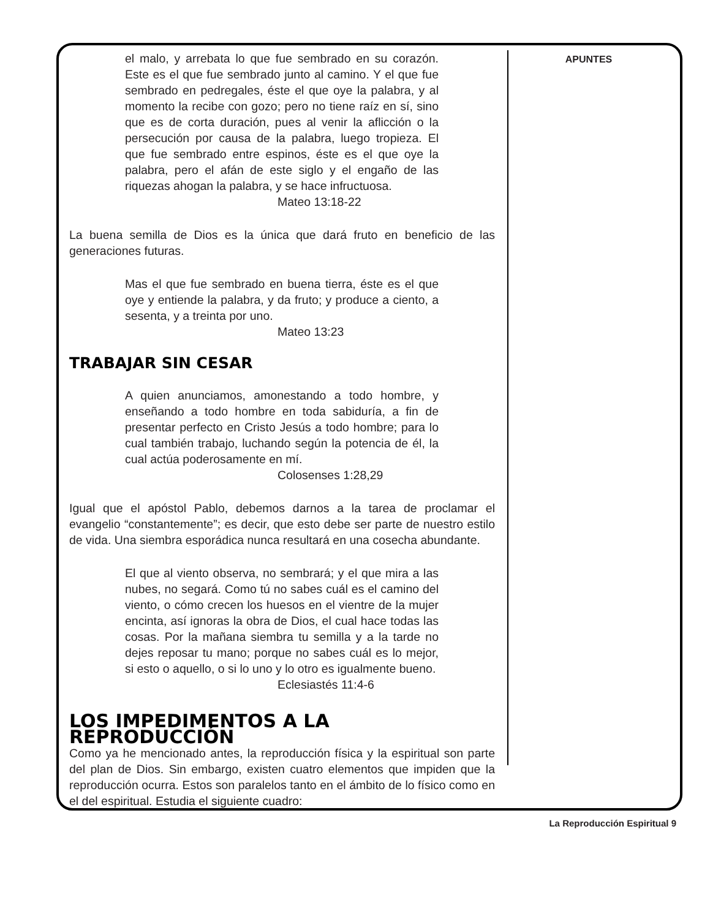el malo, y arrebata lo que fue sembrado en su corazón. Este es el que fue sembrado junto al camino. Y el que fue sembrado en pedregales, éste el que oye la palabra, y al momento la recibe con gozo; pero no tiene raíz en sí, sino que es de corta duración, pues al venir la aflicción o la persecución por causa de la palabra, luego tropieza. El que fue sembrado entre espinos, éste es el que oye la palabra, pero el afán de este siglo y el engaño de las riquezas ahogan la palabra, y se hace infructuosa.
Mateo 13:18-22
La buena semilla de Dios es la única que dará fruto en beneficio de las generaciones futuras.
Mas el que fue sembrado en buena tierra, éste es el que oye y entiende la palabra, y da fruto; y produce a ciento, a sesenta, y a treinta por uno.
Mateo 13:23
TRABAJAR SIN CESAR
A quien anunciamos, amonestando a todo hombre, y enseñando a todo hombre en toda sabiduría, a fin de presentar perfecto en Cristo Jesús a todo hombre; para lo cual también trabajo, luchando según la potencia de él, la cual actúa poderosamente en mí.
Colosenses 1:28,29
Igual que el apóstol Pablo, debemos darnos a la tarea de proclamar el evangelio “constantemente”; es decir, que esto debe ser parte de nuestro estilo de vida. Una siembra esporádica nunca resultará en una cosecha abundante.
El que al viento observa, no sembrará; y el que mira a las nubes, no segará. Como tú no sabes cuál es el camino del viento, o cómo crecen los huesos en el vientre de la mujer encinta, así ignoras la obra de Dios, el cual hace todas las cosas. Por la mañana siembra tu semilla y a la tarde no dejes reposar tu mano; porque no sabes cuál es lo mejor, si esto o aquello, o si lo uno y lo otro es igualmente bueno.
Eclesiastés 11:4-6
LOS IMPEDIMENTOS A LA REPRODUCCIÓN
Como ya he mencionado antes, la reproducción física y la espiritual son parte del plan de Dios. Sin embargo, existen cuatro elementos que impiden que la reproducción ocurra. Estos son paralelos tanto en el ámbito de lo físico como en el del espiritual. Estudia el siguiente cuadro:
APUNTES
La Reproducción Espiritual 9